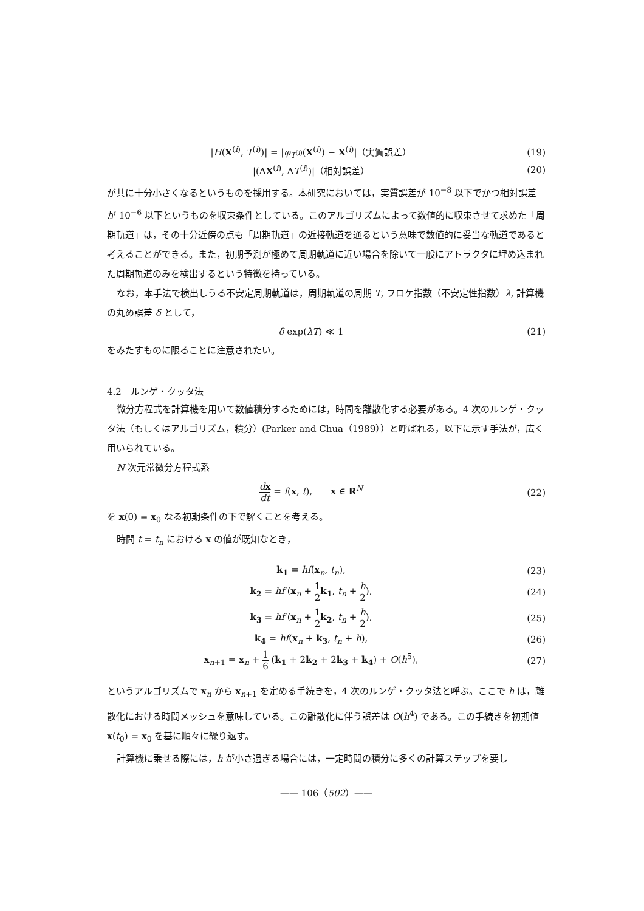|H(X<sup>(i)</sup>, T<sup>(i)</sup>)| = |φ<sub>T<sup>(i)</sup></sub>(X<sup>(i)</sup>) − X<sup>(i)</sup>|（実質誤差）
(19)
|(ΔX<sup>(i)</sup>, ΔT<sup>(i)</sup>)|（相対誤差） (20)
が共に十分小さくなるというものを採用する。本研究においては，実質誤差が 10<sup>−8</sup> 以下でかつ相対誤差が 10<sup>−6</sup> 以下というものを収束条件としている。このアルゴリズムによって数値的に収束させて求めた「周期軌道」は，その十分近傍の点も「周期軌道」の近接軌道を通るという意味で数値的に妥当な軌道であると考えることができる。また，初期予測が極めて周期軌道に近い場合を除いて一般にアトラクタに埋め込まれた周期軌道のみを検出するという特徴を持っている。
なお，本手法で検出しうる不安定周期軌道は，周期軌道の周期 T, フロケ指数（不安定性指数）λ, 計算機の丸め誤差 δ として，
δ exp(λT) ≪ 1 (21)
をみたすものに限ることに注意されたい。
4.2　ルンゲ・クッタ法
微分方程式を計算機を用いて数値積分するためには，時間を離散化する必要がある。4 次のルンゲ・クッタ法（もしくはアルゴリズム，積分）(Parker and Chua（1989））と呼ばれる，以下に示す手法が，広く用いられている。
N 次元常微分方程式系
dx dt = f(x, t),　　x ∈ R<sup>N</sup> (22)
を x(0) = x<sub>0</sub> なる初期条件の下で解くことを考える。
時間 t = t<sub>n</sub> における x の値が既知なとき，
k<sub>1</sub> = hf(x<sub>n</sub>, t<sub>n</sub>), (23)
k<sub>2</sub> = hf (x<sub>n</sub> + 1 2 k<sub>1</sub>, t<sub>n</sub> + h 2),
(24)
k<sub>3</sub> = hf (x<sub>n</sub> + 1 2 k<sub>2</sub>, t<sub>n</sub> + h 2),
(25)
k<sub>4</sub> = hf(x<sub>n</sub> + k<sub>3</sub>, t<sub>n</sub> + h), (26)
x<sub>n+1</sub> = x<sub>n</sub> + 1 6 (k<sub>1</sub> + 2k<sub>2</sub> + 2k<sub>3</sub> + k<sub>4</sub>) + O(h<sup>5</sup>),
(27)
というアルゴリズムで x<sub>n</sub> から x<sub>n+1</sub> を定める手続きを，4 次のルンゲ・クッタ法と呼ぶ。ここで h は，離散化における時間メッシュを意味している。この離散化に伴う誤差は O(h<sup>4</sup>) である。この手続きを初期値 x(t<sub>0</sub>) = x<sub>0</sub> を基に順々に繰り返す。
計算機に乗せる際には，h が小さ過ぎる場合には，一定時間の積分に多くの計算ステップを要し
—— 106（502）——